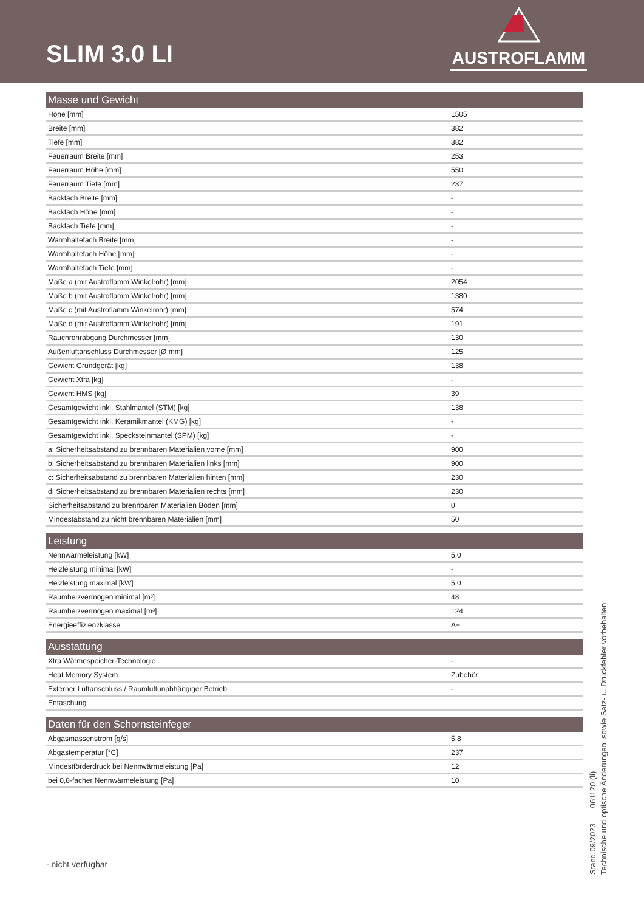SLIM 3.0 LI
AUSTROFLAMM
| Masse und Gewicht | |
| --- | --- |
| Höhe [mm] | 1505 |
| Breite [mm] | 382 |
| Tiefe [mm] | 382 |
| Feuerraum Breite [mm] | 253 |
| Feuerraum Höhe [mm] | 550 |
| Feuerraum Tiefe [mm] | 237 |
| Backfach Breite [mm] | - |
| Backfach Höhe [mm] | - |
| Backfach Tiefe [mm] | - |
| Warmhaltefach Breite [mm] | - |
| Warmhaltefach Höhe [mm] | - |
| Warmhaltefach Tiefe [mm] | - |
| Maße a (mit Austroflamm Winkelrohr) [mm] | 2054 |
| Maße b (mit Austroflamm Winkelrohr) [mm] | 1380 |
| Maße c (mit Austroflamm Winkelrohr) [mm] | 574 |
| Maße d (mit Austroflamm Winkelrohr) [mm] | 191 |
| Rauchrohrabgang Durchmesser [mm] | 130 |
| Außenluftanschluss Durchmesser [Ø mm] | 125 |
| Gewicht Grundgerät [kg] | 138 |
| Gewicht Xtra [kg] | - |
| Gewicht HMS [kg] | 39 |
| Gesamtgewicht inkl. Stahlmantel (STM) [kg] | 138 |
| Gesamtgewicht inkl. Keramikmantel (KMG) [kg] | - |
| Gesamtgewicht inkl. Specksteinmantel (SPM) [kg] | - |
| a: Sicherheitsabstand zu brennbaren Materialien vorne [mm] | 900 |
| b: Sicherheitsabstand zu brennbaren Materialien links [mm] | 900 |
| c: Sicherheitsabstand zu brennbaren Materialien hinten [mm] | 230 |
| d: Sicherheitsabstand zu brennbaren Materialien rechts [mm] | 230 |
| Sicherheitsabstand zu brennbaren Materialien Boden [mm] | 0 |
| Mindestabstand zu nicht brennbaren Materialien [mm] | 50 |
| Leistung | |
| --- | --- |
| Nennwärmeleistung [kW] | 5,0 |
| Heizleistung minimal [kW] | - |
| Heizleistung maximal [kW] | 5,0 |
| Raumheizvermögen minimal [m³] | 48 |
| Raumheizvermögen maximal [m³] | 124 |
| Energieeffizienzklasse | A+ |
| Ausstattung | |
| --- | --- |
| Xtra Wärmespeicher-Technologie | - |
| Heat Memory System | Zubehör |
| Externer Luftanschluss / Raumluftunabhängiger Betrieb | - |
| Entaschung | |
| Daten für den Schornsteinfeger | |
| --- | --- |
| Abgasmassenstrom [g/s] | 5,8 |
| Abgastemperatur [°C] | 237 |
| Mindestförderdruck bei Nennwärmeleistung [Pa] | 12 |
| bei 0,8-facher Nennwärmeleistung [Pa] | 10 |
- nicht verfügbar
Stand 09/2023 061120 (li)
Technische und optische Änderungen, sowie Satz- u. Druckfehler vorbehalten